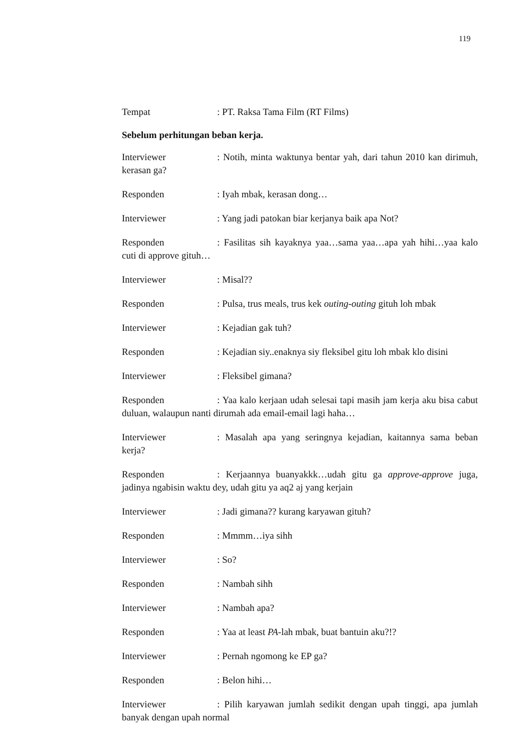119
Tempat: PT. Raksa Tama Film (RT Films)
Sebelum perhitungan beban kerja.
Interviewer: Notih, minta waktunya bentar yah, dari tahun 2010 kan dirimuh, kerasan ga?
Responden: Iyah mbak, kerasan dong…
Interviewer: Yang jadi patokan biar kerjanya baik apa Not?
Responden: Fasilitas sih kayaknya yaa…sama yaa…apa yah hihi…yaa kalo cuti di approve gituh…
Interviewer: Misal??
Responden: Pulsa, trus meals, trus kek outing-outing gituh loh mbak
Interviewer: Kejadian gak tuh?
Responden: Kejadian siy..enaknya siy fleksibel gitu loh mbak klo disini
Interviewer: Fleksibel gimana?
Responden: Yaa kalo kerjaan udah selesai tapi masih jam kerja aku bisa cabut duluan, walaupun nanti dirumah ada email-email lagi haha…
Interviewer: Masalah apa yang seringnya kejadian, kaitannya sama beban kerja?
Responden: Kerjaannya buanyakkk…udah gitu ga approve-approve juga, jadinya ngabisin waktu dey, udah gitu ya aq2 aj yang kerjain
Interviewer: Jadi gimana?? kurang karyawan gituh?
Responden: Mmmm…iya sihh
Interviewer: So?
Responden: Nambah sihh
Interviewer: Nambah apa?
Responden: Yaa at least PA-lah mbak, buat bantuin aku?!?
Interviewer: Pernah ngomong ke EP ga?
Responden: Belon hihi…
Interviewer: Pilih karyawan jumlah sedikit dengan upah tinggi, apa jumlah banyak dengan upah normal